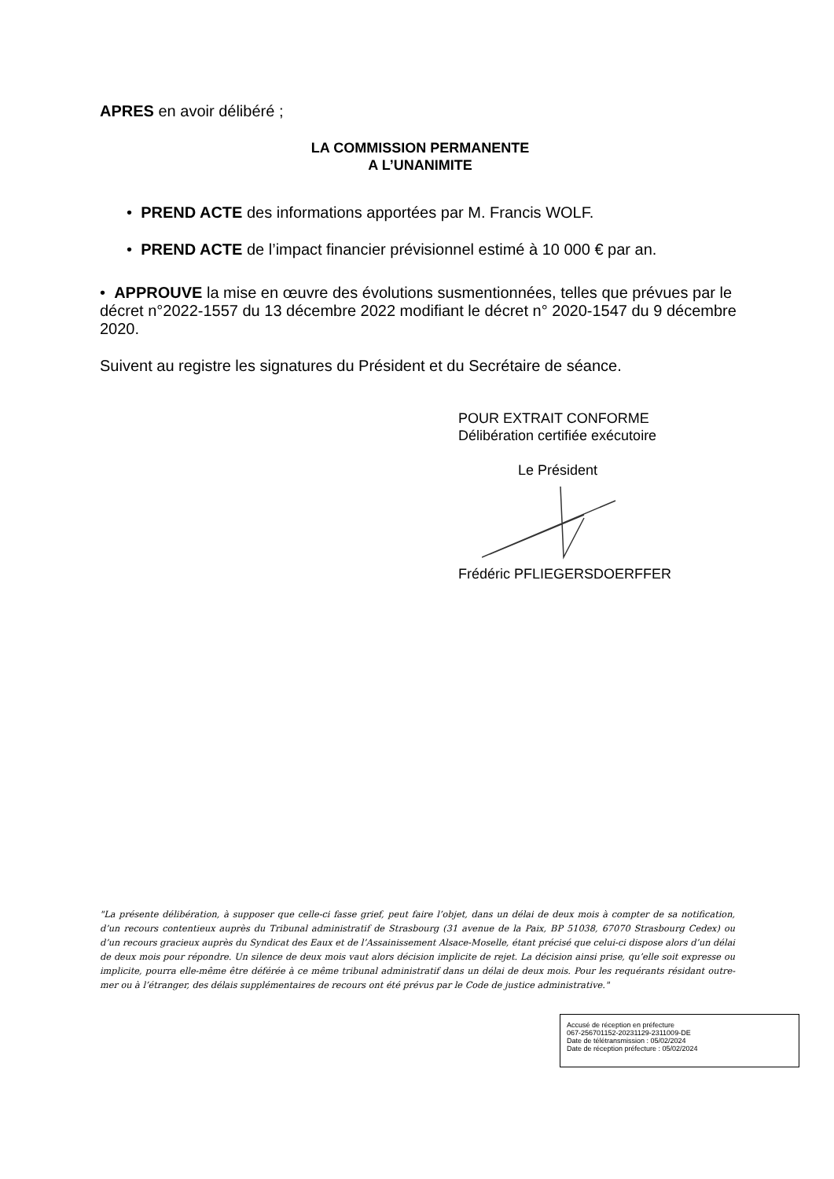APRES en avoir délibéré ;
LA COMMISSION PERMANENTE
A L’UNANIMITE
• PREND ACTE des informations apportées par M. Francis WOLF.
• PREND ACTE de l’impact financier prévisionnel estimé à 10 000 € par an.
• APPROUVE la mise en œuvre des évolutions susmentionnées, telles que prévues par le décret n°2022-1557 du 13 décembre 2022 modifiant le décret n° 2020-1547 du 9 décembre 2020.
Suivent au registre les signatures du Président et du Secrétaire de séance.
POUR EXTRAIT CONFORME
Délibération certifiée exécutoire
Le Président Frédéric PFLIEGERSDOERFFER
"La présente délibération, à supposer que celle-ci fasse grief, peut faire l’objet, dans un délai de deux mois à compter de sa notification, d’un recours contentieux auprès du Tribunal administratif de Strasbourg (31 avenue de la Paix, BP 51038, 67070 Strasbourg Cedex) ou d’un recours gracieux auprès du Syndicat des Eaux et de l’Assainissement Alsace-Moselle, étant précisé que celui-ci dispose alors d’un délai de deux mois pour répondre. Un silence de deux mois vaut alors décision implicite de rejet. La décision ainsi prise, qu’elle soit expresse ou implicite, pourra elle-même être déférée à ce même tribunal administratif dans un délai de deux mois. Pour les requérants résidant outre-mer ou à l’étranger, des délais supplémentaires de recours ont été prévus par le Code de justice administrative."
Accusé de réception en préfecture
067-256701152-20231129-2311009-DE
Date de télétransmission : 05/02/2024
Date de réception préfecture : 05/02/2024